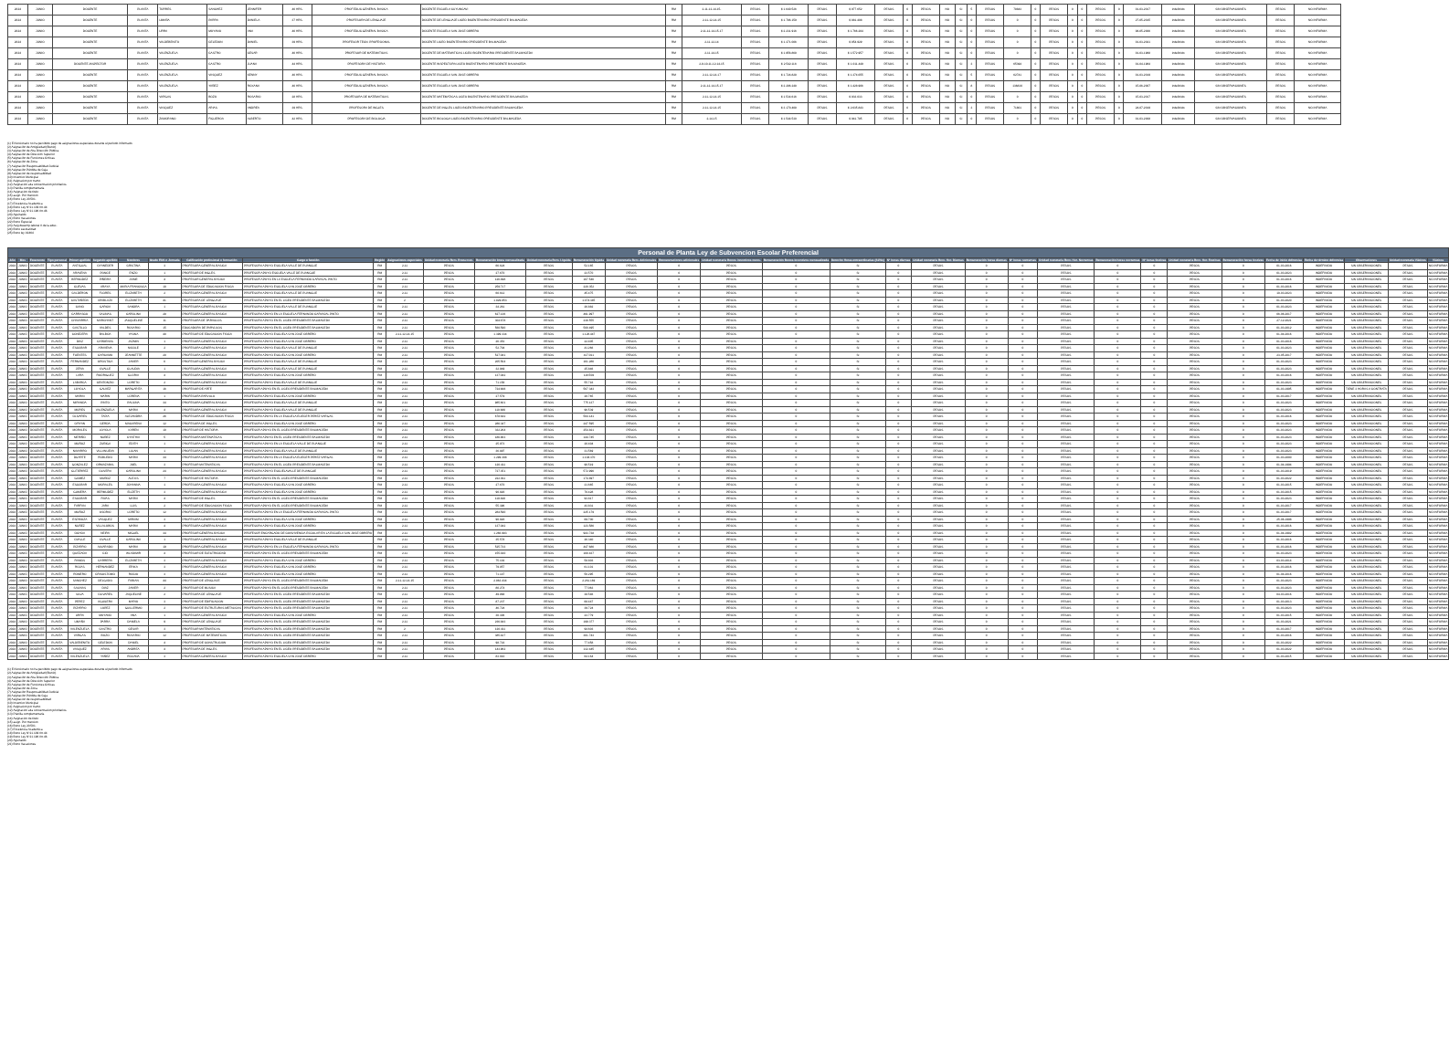| 2024 | JUNIO | DOCENTE | PLANTA | TORRES | SANCHEZ | JENNIFER | 40 HRS. | PROF.EDUC.GENERAL BASICA | DOCENTE ESCUELA CUYUNCAVI | RM | 2-11-12-14-15- | PESOS | $ 1.640.526 | PESOS | $ 977.652 | PESOS | 0 | PESOS | NO | SI | 5 | PESOS | 78843 | 0 | PESOS | 0 | 0 | PESOS | 0 | 01-03-2017 | indefinido | SIN OBSERVACIONES | PESOS | NO INFORMA |
| 2024 | JUNIO | DOCENTE | PLANTA | UMAÑA | PARRA | DANIELA | 37 HRS. | PROFESORA DE LENGUAJE | DOCENTE DE LENGUAJE LICEO BICENTENARIO PRESIDENTE BALMACEDA | RM | 2-11-12-14-15 | PESOS | $ 1.786.159 | PESOS | $ 881.408 | PESOS | 0 | PESOS | NO | SI | 0 | PESOS | 0 | 0 | PESOS | 0 | 0 | PESOS | 0 | 27-05-2015 | indefinido | SIN OBSERVACIONES | PESOS | NO INFORMA |
| 2024 | JUNIO | DOCENTE | PLANTA | URRA | MOYANO | ANA | 40 HRS. | PROF.EDUC.GENERAL BASICA | DOCENTE ESCUELA SAN JOSE OBRERO | RM | 2-11-12-14-15-17 | PESOS | $ 2.231.916 | PESOS | $ 1.766.204 | PESOS | 0 | PESOS | NO | SI | 0 | PESOS | 0 | 0 | PESOS | 0 | 0 | PESOS | 0 | 08-05-2006 | indefinido | SIN OBSERVACIONES | PESOS | NO INFORMA |
| 2024 | JUNIO | DOCENTE | PLANTA | VALDEBENITO | CELEDON | DANIEL | 39 HRS. | PROFESOR TECN. PROFESIONAL | DOCENTE LICEO BICENTENARIO PRESIDENTE BALMACEDA | RM | 2-11-12-14 | PESOS | $ 1.371.006 | PESOS | $ 854.929 | PESOS | 0 | PESOS | NO | SI | 0 | PESOS | 0 | 0 | PESOS | 0 | 0 | PESOS | 0 | 01-03-2021 | indefinido | SIN OBSERVACIONES | PESOS | NO INFORMA |
| 2024 | JUNIO | DOCENTE | PLANTA | VALENZUELA | CASTRO | CESAR | 40 HRS. | PROFESOR DE MATEMATICAS | DOCENTE DE MATEMATICAS LICEO BICENTENARIO PRESIDENTE BALMACEDA | RM | 2-11-14-15 | PESOS | $ 1.956.868 | PESOS | $ 1.572.957 | PESOS | 0 | PESOS | NO | SI | 0 | PESOS | 0 | 0 | PESOS | 0 | 0 | PESOS | 0 | 01-03-1988 | indefinido | SIN OBSERVACIONES | PESOS | NO INFORMA |
| 2024 | JUNIO | DOCENTE-INSPECTOR | PLANTA | VALENZUELA | CASTRO | JUANA | 44 HRS. | PROFESORA DE HISTORIA | DOCENTE INSPECTORA LICEO BICENTENARIO PRESIDENTE BALMACEDA | RM | 2-9-10-11-12-14-15 | PESOS | $ 2.542.116 | PESOS | $ 1.011.449 | PESOS | 0 | PESOS | NO | SI | 3 | PESOS | 65394 | 0 | PESOS | 0 | 0 | PESOS | 0 | 01-04-1984 | indefinido | SIN OBSERVACIONES | PESOS | NO INFORMA |
| 2024 | JUNIO | DOCENTE | PLANTA | VALENZUELA | VASQUEZ | KENNY | 40 HRS. | PROF.EDUC.GENERAL BASICA | DOCENTE ESCUELA SAN JOSE OBRERO | RM | 2-11-12-14-17 | PESOS | $ 1.724.828 | PESOS | $ 1.374.055 | PESOS | 0 | PESOS | NO | SI | 5 | PESOS | 62741 | 0 | PESOS | 0 | 0 | PESOS | 0 | 01-03-2019 | indefinido | SIN OBSERVACIONES | PESOS | NO INFORMA |
| 2024 | JUNIO | DOCENTE | PLANTA | VALENZUELA | YAÑEZ | ROXANA | 40 HRS. | PROF.EDUC.GENERAL BASICA | DOCENTE ESCUELA SAN JOSE OBRERO | RM | 2-11-12-14-15-17 | PESOS | $ 2.286.248 | PESOS | $ 1.428.906 | PESOS | 0 | PESOS | NO | SI | 8 | PESOS | 136830 | 0 | PESOS | 0 | 0 | PESOS | 0 | 15-06-2007 | indefinido | SIN OBSERVACIONES | PESOS | NO INFORMA |
| 2024 | JUNIO | DOCENTE | PLANTA | VARGAS | BOZO | ROSARIO | 28 HRS. | PROFESORA DE MATEMATICAS | DOCENTE MATEMATICAS LICEO BICENTENARIO PRESIDENTE BALMACEDA | RM | 2-11-12-14-15 | PESOS | $ 1.534.616 | PESOS | $ 933.033 | PESOS | 0 | PESOS | NO | SI | 0 | PESOS | 0 | 0 | PESOS | 0 | 0 | PESOS | 0 | 15-03-2017 | indefinido | SIN OBSERVACIONES | PESOS | NO INFORMA |
| 2024 | JUNIO | DOCENTE | PLANTA | VASQUEZ | ARIAS | ANDREA | 39 HRS. | PROFESORA DE INGLES | DOCENTE DE INGLES LICEO BICENTENARIO PRESIDENTE BALMACEDA | RM | 2-11-12-14-15 | PESOS | $ 3.170.408 | PESOS | $ 2.035.843 | PESOS | 0 | PESOS | NO | SI | 3 | PESOS | 71801 | 0 | PESOS | 0 | 0 | PESOS | 0 | 24-07-2019 | indefinido | SIN OBSERVACIONES | PESOS | NO INFORMA |
| 2024 | JUNIO | DOCENTE | PLANTA | ZAMORANO | FIGUEROA | ALBERTO | 42 HRS. | PROFESORA DE BIOLOGIA | DOCENTE BIOLOGIA LICEO BICENTENARIO PRESIDENTE BALMACEDA | RM | 2-14-15 | PESOS | $ 1.544.530 | PESOS | $ 941.785 | PESOS | 0 | PESOS | NO | SI | 0 | PESOS | 0 | 0 | PESOS | 0 | 0 | PESOS | 0 | 01-03-2008 | indefinido | SIN OBSERVACIONES | PESOS | NO INFORMA |
(1) El funcionario no ha percibido pago de asignaciones especiales durante el período informado.
(2) Asignación de Antigüedad (Bienio)
(3) Asignación de Alta Dirección Pública
(4) Asignación de Dirección Superior
(5) Asignación de Funciones Críticas
(6) Asignación de Zona
(7) Asignación Responsabilidad Judicial
(8) Asignación Pérdida de Caja
(9) Asignacion de responsabilidad
(10) Incentivo Municipal
(11) Asignacion por tramo
(12) Asignacion alta concentracion prioritarios
(13) Planilla complementaria
(14) Asignacion de titulo
(15) asign. Por mencion
(16) Bono Ley 20.501.
(17) Excelencia Academica
(18) Bono Ley N°21.109 Art.44
(19) Bono Ley N°21.196 Art.46
(20) Aguinaldo
(21) Bono Vacaciones
(22) Bono Especial
(23) Asig.desemp.laboral A.de la educ.
(24) Bono escolaridad
(25) Bono ley 19464
| Personal de Planta Ley de Subvencion Escolar Preferencial | | | | | | | | | | | | | | | | | | | | | | | | | | | | | | | | | | |
| --- | --- | --- | --- | --- | --- | --- | --- | --- | --- | --- | --- | --- | --- | --- | --- | --- | --- | --- | --- | --- | --- | --- | --- | --- | --- | --- | --- | --- | --- | --- | --- | --- | --- | --- |
| Año | Mes | Estamento | Tipo personal | Primer apellido | Segundo apellido | Nombres | Grado EUS o Jornada | Calificación profesional o formación | Cargo o función | Región | Asignaciones especiales | Unidad monetaria Rem. Bruta men. | Remuneración bruta mensualizada | Unidad monetaria Rem. Líquida | Remuneración líquida | Unidad monetaria Rem. Adicionales | Remuneraciones adicionales | Unidad monetaria Bonos incentivos mens. | Remuneración Bonos incentivos mensualizada | Derecho Horas extraordinarias (Si/No) | Nº horas diurnas | Unidad monetaria Rem. Hor. Diurnas | Remuneración horas diurnas | Nº horas nocturnas | Unidad monetaria Rem. Hor. Nocturnas | Remuneración horas nocturnas | Nº horas festivas | Unidad monetaria Rem. Hor. Festivas | Remuneración horas festivas | Fecha de inicio dd/mm/aa | Fecha de término dd/mm/aa | Observaciones | Unidad monetaria Viáticos | Viáticos |
| 2024 | JUNIO | DOCENTE | PLANTA | ANTIGUAL | OYANEDER | CRISTINA | 3 | PROFESORA GENERAL BASICA | PROFESORA APOYO ESCUELA VALLE DE PUANGUE | RM | 2-11 | PESOS | 66.624 | PESOS | 52.165 | PESOS | 0 | PESOS | 0 | SI | 0 | PESOS | 0 | 0 | PESOS | 0 | 0 | PESOS | 0 | 01-03-2016 | INDEFINIDO | SIN OBSERVACIONES | PESOS | NO INFORMA |
| 2024 | JUNIO | DOCENTE | PLANTA | ARAVENA | PONCE | ENZO | 1 | PROFESOR DE INGLES | PROFESOR APOYO ESCUELA VALLE DE PUANGUE | RM | 2-11 | PESOS | 27.670 | PESOS | 23.570 | PESOS | 0 | PESOS | 0 | SI | 0 | PESOS | 0 | 0 | PESOS | 0 | 0 | PESOS | 0 | 01-03-2023 | INDEFINIDO | SIN OBSERVACIONES | PESOS | NO INFORMA |
| 2024 | JUNIO | DOCENTE | PLANTA | BERMUDEZ | PIÑEIRA | JAIME | 4 | PROFESOR GENERAL BASICA | PROFESOR APOYO EN LA ESCUELA FERNANDO CARVAJAL PINTO | RM | 2-11 | PESOS | 126.498 | PESOS | 107.546 | PESOS | 0 | PESOS | 0 | SI | 0 | PESOS | 0 | 0 | PESOS | 0 | 0 | PESOS | 0 | 01-03-2016 | INDEFINIDO | SIN OBSERVACIONES | PESOS | NO INFORMA |
| 2024 | JUNIO | DOCENTE | PLANTA | CUEVAS | ARAYA | MARIA FRANCISCA | 10 | PROFESORA DE EDUCACION FISICA | PROFESORA APOYO ESCUELA SAN JOSE OBRERO | RM | 2-11 | PESOS | 259.717 | PESOS | 220.352 | PESOS | 0 | PESOS | 0 | SI | 0 | PESOS | 0 | 0 | PESOS | 0 | 0 | PESOS | 0 | 01-03-2016 | INDEFINIDO | SIN OBSERVACIONES | PESOS | NO INFORMA |
| 2024 | JUNIO | DOCENTE | PLANTA | CALDERON | FLORES | ELIZABETH | 2 | PROFESORA GENERAL BASICA | PROFESORA APOYO ESCUELA VALLE DE PUANGUE | RM | 2-11 | PESOS | 60.612 | PESOS | 45.475 | PESOS | 0 | PESOS | 0 | SI | 0 | PESOS | 0 | 0 | PESOS | 0 | 0 | PESOS | 0 | 10-03-2023 | INDEFINIDO | SIN OBSERVACIONES | PESOS | NO INFORMA |
| 2024 | JUNIO | DOCENTE | PLANTA | CASTAÑEDA | APABLAZA | ELIZABETH | 41 | PROFESORA DE LENGUAJE | PROFESORA APOYO EN EL LICEO PRESIDENTE BALMACEDA | RM | 2 | PESOS | 1.829.853 | PESOS | 1.074.345 | PESOS | 0 | PESOS | 0 | SI | 0 | PESOS | 0 | 0 | PESOS | 0 | 0 | PESOS | 0 | 01-03-2020 | INDEFINIDO | SIN OBSERVACIONES | PESOS | NO INFORMA |
| 2024 | JUNIO | DOCENTE | PLANTA | CANO | GARCIA | SANDRA | 1 | PROFESORA GENERAL BASICA | PROFESORA APOYO ESCUELA VALLE DE PUANGUE | RM | 2-11 | PESOS | 34.261 | PESOS | 26.882 | PESOS | 0 | PESOS | 0 | SI | 0 | PESOS | 0 | 0 | PESOS | 0 | 0 | PESOS | 0 | 01-03-2023 | INDEFINIDO | SIN OBSERVACIONES | PESOS | NO INFORMA |
| 2024 | JUNIO | DOCENTE | PLANTA | CARRASCO | SALINAS | CAROLINA | 28 | PROFESORA GENERAL BASICA | PROFESORA APOYO EN LA ESCUELA FERNANDO CARVAJAL PINTO | RM | 2-11 | PESOS | 627.136 | PESOS | 491.997 | PESOS | 0 | PESOS | 0 | SI | 0 | PESOS | 0 | 0 | PESOS | 0 | 0 | PESOS | 0 | 06-06-2017 | INDEFINIDO | SIN OBSERVACIONES | PESOS | NO INFORMA |
| 2024 | JUNIO | DOCENTE | PLANTA | CHAVARRIA | MARCHANT | JACQUELINE | 11 | PROFESORA DE PARVULOS | PROFESORA APOYO EN EL LICEO PRESIDENTE BALMACEDA | RM | 2-11 | PESOS | 304.678 | PESOS | 238.555 | PESOS | 0 | PESOS | 0 | SI | 0 | PESOS | 0 | 0 | PESOS | 0 | 0 | PESOS | 0 | 27-12-2021 | INDEFINIDO | SIN OBSERVACIONES | PESOS | NO INFORMA |
| 2024 | JUNIO | DOCENTE | PLANTA | CASTILLO | VALDES | ROSARIO | 15 | EDUCADORA DE PARVULOS | PROFESORA APOYO EN EL LICEO PRESIDENTE BALMACEDA | RM | 2-11 | PESOS | 560.590 | PESOS | 500.495 | PESOS | 0 | PESOS | 0 | SI | 0 | PESOS | 0 | 0 | PESOS | 0 | 0 | PESOS | 0 | 01-03-2012 | INDEFINIDO | SIN OBSERVACIONES | PESOS | NO INFORMA |
| 2024 | JUNIO | DOCENTE | PLANTA | CONEJERA | BALBOA | YASNA | 40 | PROFESOR DE EDUCACION FISICA | PROFESORA APOYO ESCUELA SAN JOSE OBRERO | RM | 2-11-12-14-15 | PESOS | 1.399.334 | PESOS | 1.126.447 | PESOS | 0 | PESOS | 0 | SI | 0 | PESOS | 0 | 0 | PESOS | 0 | 0 | PESOS | 0 | 01-04-2016 | INDEFINIDO | SIN OBSERVACIONES | PESOS | NO INFORMA |
| 2024 | JUNIO | DOCENTE | PLANTA | DIAZ | CARDENAS | JAZMIN | 1 | PROFESORA GENERAL BASICA | PROFESORA APOYO ESCUELA SAN JOSE OBRERO | RM | 2-11 | PESOS | 26.353 | PESOS | 22.405 | PESOS | 0 | PESOS | 0 | SI | 0 | PESOS | 0 | 0 | PESOS | 0 | 0 | PESOS | 0 | 01-03-2016 | INDEFINIDO | SIN OBSERVACIONES | PESOS | NO INFORMA |
| 2024 | JUNIO | DOCENTE | PLANTA | ESCOBAR | ARAVENA | NICOLE | 2 | PROFESORA GENERAL BASICA | PROFESORA APOYO ESCUELA VALLE DE PUANGUE | RM | 2-11 | PESOS | 52.704 | PESOS | 41.266 | PESOS | 0 | PESOS | 0 | SI | 0 | PESOS | 0 | 0 | PESOS | 0 | 0 | PESOS | 0 | 01-03-2023 | INDEFINIDO | SIN OBSERVACIONES | PESOS | NO INFORMA |
| 2024 | JUNIO | DOCENTE | PLANTA | FUENTES | CARCAMO | JEANNETTE | 20 | PROFESORA GENERAL BASICA | PROFESORA APOYO ESCUELA SAN JOSE OBRERO | RM | 2-11 | PESOS | 527.041 | PESOS | 417.011 | PESOS | 0 | PESOS | 0 | SI | 0 | PESOS | 0 | 0 | PESOS | 0 | 0 | PESOS | 0 | 23-05-2017 | INDEFINIDO | SIN OBSERVACIONES | PESOS | NO INFORMA |
| 2024 | JUNIO | DOCENTE | PLANTA | FERNANDEZ | OROSTICA | JAVIER | 6 | PROFESOR GENERAL BASICA | PROFESORA APOYO ESCUELA VALLE DE PUANGUE | RM | 2-11 | PESOS | 205.564 | PESOS | 161.286 | PESOS | 0 | PESOS | 0 | SI | 0 | PESOS | 0 | 0 | PESOS | 0 | 0 | PESOS | 0 | 01-03-2023 | INDEFINIDO | SIN OBSERVACIONES | PESOS | NO INFORMA |
| 2024 | JUNIO | DOCENTE | PLANTA | JERIA | OVALLE | CLAUDIA | 1 | PROFESORA GENERAL BASICA | PROFESORA APOYO ESCUELA VALLE DE PUANGUE | RM | 2-11 | PESOS | 32.949 | PESOS | 25.846 | PESOS | 0 | PESOS | 0 | SI | 0 | PESOS | 0 | 0 | PESOS | 0 | 0 | PESOS | 0 | 01-03-2023 | INDEFINIDO | SIN OBSERVACIONES | PESOS | NO INFORMA |
| 2024 | JUNIO | DOCENTE | PLANTA | LARA | RODRIGUEZ | GLORIA | 4 | PROFESORA GENERAL BASICA | PROFESORA APOYO ESCUELA SAN JOSE OBRERO | RM | 2-11 | PESOS | 137.042 | PESOS | 116.509 | PESOS | 0 | PESOS | 0 | SI | 0 | PESOS | 0 | 0 | PESOS | 0 | 0 | PESOS | 0 | 01-03-2016 | INDEFINIDO | SIN OBSERVACIONES | PESOS | NO INFORMA |
| 2024 | JUNIO | DOCENTE | PLANTA | LABARCA | CENTONZIO | LORETO | 2 | PROFESORA GENERAL BASICA | PROFESORA APOYO ESCUELA VALLE DE PUANGUE | RM | 2-11 | PESOS | 71.158 | PESOS | 55.716 | PESOS | 0 | PESOS | 0 | SI | 0 | PESOS | 0 | 0 | PESOS | 0 | 0 | PESOS | 0 | 01-03-2023 | INDEFINIDO | SIN OBSERVACIONES | PESOS | NO INFORMA |
| 2024 | JUNIO | DOCENTE | PLANTA | LOYOLA | GALVEZ | MARGARITA | 16 | PROFESOR DE ARTE | PROFESOR APOYO EN EL LICEO PRESIDENTE BALMACEDA | RM | 2-11 | PESOS | 724.688 | PESOS | 567.343 | PESOS | 0 | PESOS | 0 | SI | 0 | PESOS | 0 | 0 | PESOS | 0 | 0 | PESOS | 0 | 01-03-1995 | INDEFINIDO | TIENE 3 HORAS A CONTRATA | PESOS | NO INFORMA |
| 2024 | JUNIO | DOCENTE | PLANTA | MARIN | MARIN | LORENA | 1 | PROFESORA PARVULO | PROFESORA APOYO ESCUELA SAN JOSE OBRERO | RM | 2-11 | PESOS | 27.579 | PESOS | 20.765 | PESOS | 0 | PESOS | 0 | SI | 0 | PESOS | 0 | 0 | PESOS | 0 | 0 | PESOS | 0 | 01-03-2017 | INDEFINIDO | SIN OBSERVACIONES | PESOS | NO INFORMA |
| 2024 | JUNIO | DOCENTE | PLANTA | MIRANDA | PINTO | PAULINA | 34 | PROFESORA GENERAL BASICA | PROFESORA APOYO ESCUELA VALLE DE PUANGUE | RM | 2-11 | PESOS | 985.601 | PESOS | 775.137 | PESOS | 0 | PESOS | 0 | SI | 0 | PESOS | 0 | 0 | PESOS | 0 | 0 | PESOS | 0 | 01-03-2023 | INDEFINIDO | SIN OBSERVACIONES | PESOS | NO INFORMA |
| 2024 | JUNIO | DOCENTE | PLANTA | MORES | VALENZUELA | MARIA | 4 | PROFESORA GENERAL BASICA | PROFESORA APOYO ESCUELA VALLE DE PUANGUE | RM | 2-11 | PESOS | 110.680 | PESOS | 96.539 | PESOS | 0 | PESOS | 0 | SI | 0 | PESOS | 0 | 0 | PESOS | 0 | 0 | PESOS | 0 | 01-03-2023 | INDEFINIDO | SIN OBSERVACIONES | PESOS | NO INFORMA |
| 2024 | JUNIO | DOCENTE | PLANTA | OLIVARES | TAPIA | ALEJANDRA | 26 | PROFESORA DE EDUCACION FISICA | PROFESORA APOYO EN LA ESCUELA ELIECER PEREZ VARGAS | RM | 2-11 | PESOS | 678.642 | PESOS | 504.141 | PESOS | 0 | PESOS | 0 | SI | 0 | PESOS | 0 | 0 | PESOS | 0 | 0 | PESOS | 0 | 01-03-2016 | INDEFINIDO | SIN OBSERVACIONES | PESOS | NO INFORMA |
| 2024 | JUNIO | DOCENTE | PLANTA | O'RYAN | CERDA | MACARENA | 12 | PROFESORA DE INGLES | PROFESORA APOYO ESCUELA SAN JOSE OBRERO | RM | 2-11 | PESOS | 286.347 | PESOS | 247.595 | PESOS | 0 | PESOS | 0 | SI | 0 | PESOS | 0 | 0 | PESOS | 0 | 0 | PESOS | 0 | 01-03-2023 | INDEFINIDO | SIN OBSERVACIONES | PESOS | NO INFORMA |
| 2024 | JUNIO | DOCENTE | PLANTA | MORALES | LOYOLA | KAREN | 10 | PROFESOR DE HISTORIA | PROFESOR APOYO EN EL LICEO PRESIDENTE BALMACEDA | RM | 2-11 | PESOS | 332.264 | PESOS | 254.821 | PESOS | 0 | PESOS | 0 | SI | 0 | PESOS | 0 | 0 | PESOS | 0 | 0 | PESOS | 0 | 01-03-2023 | INDEFINIDO | SIN OBSERVACIONES | PESOS | NO INFORMA |
| 2024 | JUNIO | DOCENTE | PLANTA | MERIÑO | NUÑEZ | CYNTHIA | 5 | PROFESORA MATEMATICAS | PROFESORA APOYO EN EL LICEO PRESIDENTE BALMACEDA | RM | 2-11 | PESOS | 186.863 | PESOS | 144.745 | PESOS | 0 | PESOS | 0 | SI | 0 | PESOS | 0 | 0 | PESOS | 0 | 0 | PESOS | 0 | 01-03-2023 | INDEFINIDO | SIN OBSERVACIONES | PESOS | NO INFORMA |
| 2024 | JUNIO | DOCENTE | PLANTA | MUÑOZ | ZUÑIGA | EDITH | 1 | PROFESORA GENERAL BASICA | PROFESORA APOYO EN LA ESCUELA VALLE DE PUANGUE | RM | 2-11 | PESOS | 25.973 | PESOS | 20.404 | PESOS | 0 | PESOS | 0 | SI | 0 | PESOS | 0 | 0 | PESOS | 0 | 0 | PESOS | 0 | 01-03-2023 | INDEFINIDO | SIN OBSERVACIONES | PESOS | NO INFORMA |
| 2024 | JUNIO | DOCENTE | PLANTA | NAVARRO | VILLANUEVA | LILIAN | 1 | PROFESORA GENERAL BASICA | PROFESORA APOYO ESCUELA VALLE DE PUANGUE | RM | 2-11 | PESOS | 36.897 | PESOS | 31.569 | PESOS | 0 | PESOS | 0 | SI | 0 | PESOS | 0 | 0 | PESOS | 0 | 0 | PESOS | 0 | 01-03-2023 | INDEFINIDO | SIN OBSERVACIONES | PESOS | NO INFORMA |
| 2024 | JUNIO | DOCENTE | PLANTA | DUARTE | ROBLEDO | MARIA | 34 | PROFESORA GENERAL BASICA | PROFESORA APOYO EN LA ESCUELA ELIECER PEREZ VARGAS | RM | 2-11 | PESOS | 1.299.308 | PESOS | 1.104.370 | PESOS | 0 | PESOS | 0 | SI | 0 | PESOS | 0 | 0 | PESOS | 0 | 0 | PESOS | 0 | 01-03-2000 | INDEFINIDO | SIN OBSERVACIONES | PESOS | NO INFORMA |
| 2024 | JUNIO | DOCENTE | PLANTA | GONZALEZ | ORMAZABAL | JOEL | 3 | PROFESOR MATEMATICAS | PROFESORA APOYO EN EL LICEO PRESIDENTE BALMACEDA | RM | 2-11 | PESOS | 120.411 | PESOS | 90.519 | PESOS | 0 | PESOS | 0 | SI | 0 | PESOS | 0 | 0 | PESOS | 0 | 0 | PESOS | 0 | 01-04-1994 | INDEFINIDO | SIN OBSERVACIONES | PESOS | NO INFORMA |
| 2024 | JUNIO | DOCENTE | PLANTA | GUTIERREZ | OLIVERA | CAROLINA | 24 | PROFESORA GENERAL BASICA | PROFESORA APOYO ESCUELAVALLE DE PUANGUE | RM | 2-11 | PESOS | 727.351 | PESOS | 572.996 | PESOS | 0 | PESOS | 0 | SI | 0 | PESOS | 0 | 0 | PESOS | 0 | 0 | PESOS | 0 | 01-03-2019 | INDEFINIDO | SIN OBSERVACIONES | PESOS | NO INFORMA |
| 2024 | JUNIO | DOCENTE | PLANTA | GOMEZ | MUÑOZ | ALEXIS | 7 | PROFESOR DE HISTORIA | PROFESOR APOYO EN EL LICEO PRESIDENTE BALMACEDA | RM | 2-11 | PESOS | 222.911 | PESOS | 174.897 | PESOS | 0 | PESOS | 0 | SI | 0 | PESOS | 0 | 0 | PESOS | 0 | 0 | PESOS | 0 | 01-03-2022 | INDEFINIDO | SIN OBSERVACIONES | PESOS | NO INFORMA |
| 2024 | JUNIO | DOCENTE | PLANTA | ESCOBAR | MORALES | JOHANNA | 1 | PROFESORA GENERAL BASICA | PROFESORA APOYO ESCUELA SAN JOSE OBRERO | RM | 2-11 | PESOS | 27.670 | PESOS | 21.665 | PESOS | 0 | PESOS | 0 | SI | 0 | PESOS | 0 | 0 | PESOS | 0 | 0 | PESOS | 0 | 01-03-2015 | INDEFINIDO | SIN OBSERVACIONES | PESOS | NO INFORMA |
| 2024 | JUNIO | DOCENTE | PLANTA | GUMERA | BERMUDEZ | ELIZETH | 3 | PROFESORA GENERAL BASICA | PROFESORA APOYO ESCUELA SAN JOSE OBRERO | RM | 2-11 | PESOS | 90.920 | PESOS | 70.428 | PESOS | 0 | PESOS | 0 | SI | 0 | PESOS | 0 | 0 | PESOS | 0 | 0 | PESOS | 0 | 01-03-2015 | INDEFINIDO | SIN OBSERVACIONES | PESOS | NO INFORMA |
| 2024 | JUNIO | DOCENTE | PLANTA | ESCOBAR | RIVAS | MARIA | 4 | PROFESOR DE INGLES | PROFESOR APOYO EN EL LICEO PRESIDENTE BALMACEDA | RM | 2-11 | PESOS | 119.820 | PESOS | 93.817 | PESOS | 0 | PESOS | 0 | SI | 0 | PESOS | 0 | 0 | PESOS | 0 | 0 | PESOS | 0 | 01-03-2023 | INDEFINIDO | SIN OBSERVACIONES | PESOS | NO INFORMA |
| 2024 | JUNIO | DOCENTE | PLANTA | FARFAN | JARA | LUIS | 2 | PROFESOR DE EDUCACION FISICA | PROFESOR APOYO EN EL LICEO PRESIDENTE BALMACEDA | RM | 2-11 | PESOS | 55.396 | PESOS | 43.831 | PESOS | 0 | PESOS | 0 | SI | 0 | PESOS | 0 | 0 | PESOS | 0 | 0 | PESOS | 0 | 01-03-2017 | INDEFINIDO | SIN OBSERVACIONES | PESOS | NO INFORMA |
| 2024 | JUNIO | DOCENTE | PLANTA | MUÑOZ | OSORIO | LORETO | 12 | PROFESORA GENERAL BASICA | PROFESORA APOYO EN LA ESCUELA FERNANDO CARVAJAL PINTO | RM | 2-11 | PESOS | 284.590 | PESOS | 225.179 | PESOS | 0 | PESOS | 0 | SI | 0 | PESOS | 0 | 0 | PESOS | 0 | 0 | PESOS | 0 | 01-03-2017 | INDEFINIDO | SIN OBSERVACIONES | PESOS | NO INFORMA |
| 2024 | JUNIO | DOCENTE | PLANTA | ESPINOZA | VASQUEZ | MIRIAM | 3 | PROFESORA GENERAL BASICA | PROFESORA APOYO ESCUELA SAN JOSE OBRERO | RM | 2-11 | PESOS | 90.920 | PESOS | 69.700 | PESOS | 0 | PESOS | 0 | SI | 0 | PESOS | 0 | 0 | PESOS | 0 | 0 | PESOS | 0 | 25-06-1998 | INDEFINIDO | SIN OBSERVACIONES | PESOS | NO INFORMA |
| 2024 | JUNIO | DOCENTE | PLANTA | NUÑEZ | VILLALOBOS | MARIA | 4 | PROFESORA GENERAL BASICA | PROFESORA APOYO ESCUELA SAN JOSE OBRERO | RM | 2-11 | PESOS | 137.042 | PESOS | 123.586 | PESOS | 0 | PESOS | 0 | SI | 0 | PESOS | 0 | 0 | PESOS | 0 | 0 | PESOS | 0 | 01-03-2016 | INDEFINIDO | SIN OBSERVACIONES | PESOS | NO INFORMA |
| 2024 | JUNIO | DOCENTE | PLANTA | OCHOA | NEIRA | MIGUEL | 34 | PROFESOR GENERAL BASICA | PROFESOR ENCARGADO DE CONVIVENCIA ESCOLAR EN LA ESCUELA SAN JOSE OBRERO | RM | 2-11 | PESOS | 1.266.983 | PESOS | 943.738 | PESOS | 0 | PESOS | 0 | SI | 0 | PESOS | 0 | 0 | PESOS | 0 | 0 | PESOS | 0 | 01-04-1982 | INDEFINIDO | SIN OBSERVACIONES | PESOS | NO INFORMA |
| 2024 | JUNIO | DOCENTE | PLANTA | OVALLE | OVALLE | CAROLINA | 1 | PROFESORA GENERAL BASICA | PROFESORA APOYO ESCUELA VALLE DE PUANGUE | RM | 2-11 | PESOS | 35.578 | PESOS | 26.340 | PESOS | 0 | PESOS | 0 | SI | 0 | PESOS | 0 | 0 | PESOS | 0 | 0 | PESOS | 0 | 01-03-2016 | INDEFINIDO | SIN OBSERVACIONES | PESOS | NO INFORMA |
| 2024 | JUNIO | DOCENTE | PLANTA | PIZARRO | ALVARADO | MARIA | 19 | PROFESORA GENERAL BASICA | PROFESORA APOYO EN LA ESCUELA FERNANDO CARVAJAL PINTO | RM | 2-11 | PESOS | 525.733 | PESOS | 447.686 | PESOS | 0 | PESOS | 0 | SI | 0 | PESOS | 0 | 0 | PESOS | 0 | 0 | PESOS | 0 | 01-03-2016 | INDEFINIDO | SIN OBSERVACIONES | PESOS | NO INFORMA |
| 2024 | JUNIO | DOCENTE | PLANTA | QUEZADA | CID | WLADIMIR | 4 | PROFESOR DE ELECTRICIDAD | PROFESOR APOYO EN EL LICEO PRESIDENTE BALMACEDA | RM | 2-11 | PESOS | 155.020 | PESOS | 100.437 | PESOS | 0 | PESOS | 0 | SI | 0 | PESOS | 0 | 0 | PESOS | 0 | 0 | PESOS | 0 | 01-03-2023 | INDEFINIDO | SIN OBSERVACIONES | PESOS | NO INFORMA |
| 2024 | JUNIO | DOCENTE | PLANTA | RAMOS | CARRERA | ELIZABETH | 3 | PROFESORA GENERAL BASICA | PROFESORA APOYO ESCUELA SAN JOSE OBRERO | RM | 2-11 | PESOS | 75.102 | PESOS | 58.803 | PESOS | 0 | PESOS | 0 | SI | 0 | PESOS | 0 | 0 | PESOS | 0 | 0 | PESOS | 0 | 03-03-2014 | INDEFINIDO | SIN OBSERVACIONES | PESOS | NO INFORMA |
| 2024 | JUNIO | DOCENTE | PLANTA | ROJAS | HERNANDEZ | ERIKA | 3 | PROFESORA GENERAL BASICA | PROFESORA APOYO ESCUELA SAN JOSE OBRERO | RM | 2-11 | PESOS | 79.057 | PESOS | 61.101 | PESOS | 0 | PESOS | 0 | SI | 0 | PESOS | 0 | 0 | PESOS | 0 | 0 | PESOS | 0 | 01-03-2016 | INDEFINIDO | SIN OBSERVACIONES | PESOS | NO INFORMA |
| 2024 | JUNIO | DOCENTE | PLANTA | ROMERO | CRISOSTOMO | ROCIO | 3 | PROFESORA GENERAL BASICA | PROFESORA APOYO ESCUELA SAN JOSE OBRERO | RM | 2-11 | PESOS | 71.147 | PESOS | 56.295 | PESOS | 0 | PESOS | 0 | SI | 0 | PESOS | 0 | 0 | PESOS | 0 | 0 | PESOS | 0 | 01-04-2016 | INDEFINIDO | SIN OBSERVACIONES | PESOS | NO INFORMA |
| 2024 | JUNIO | DOCENTE | PLANTA | SANCHEZ | DELGADO | FABIAN | 44 | PROFESOR DE LENGUAJE | PROFESOR APOYO EN EL LICEO PRESIDENTE BALMACEDA | RM | 2-11-12-14-15 | PESOS | 2.863.434 | PESOS | 2.261.169 | PESOS | 0 | PESOS | 0 | SI | 0 | PESOS | 0 | 0 | PESOS | 0 | 0 | PESOS | 0 | 01-03-2023 | INDEFINIDO | SIN OBSERVACIONES | PESOS | NO INFORMA |
| 2024 | JUNIO | DOCENTE | PLANTA | SALINAS | DIAZ | JAVIER | 2 | PROFESOR DE MUSICA | PROFESOR APOYO EN EL LICEO PRESIDENTE BALMACEDA | RM | 2-11 | PESOS | 80.274 | PESOS | 77.063 | PESOS | 0 | PESOS | 0 | SI | 0 | PESOS | 0 | 0 | PESOS | 0 | 0 | PESOS | 0 | 01-03-2023 | INDEFINIDO | SIN OBSERVACIONES | PESOS | NO INFORMA |
| 2024 | JUNIO | DOCENTE | PLANTA | SILVA | OLIVARES | JAQUELINE | 2 | PROFESORA DE LENGUAJE | PROFESORA APOYO EN EL LICEO PRESIDENTE BALMACEDA | RM | 2-11 | PESOS | 49.868 | PESOS | 38.546 | PESOS | 0 | PESOS | 0 | SI | 0 | PESOS | 0 | 0 | PESOS | 0 | 0 | PESOS | 0 | 04-03-2016 | INDEFINIDO | SIN OBSERVACIONES | PESOS | NO INFORMA |
| 2024 | JUNIO | DOCENTE | PLANTA | PEREZ | AGUILERA | MARIO | 3 | PROFESOR DE EDIFICACION | PROFESORA APOYO EN EL LICEO PRESIDENTE BALMACEDA | RM | 2-11 | PESOS | 87.237 | PESOS | 68.447 | PESOS | 0 | PESOS | 0 | SI | 0 | PESOS | 0 | 0 | PESOS | 0 | 0 | PESOS | 0 | 01-03-2013 | INDEFINIDO | SIN OBSERVACIONES | PESOS | NO INFORMA |
| 2024 | JUNIO | DOCENTE | PLANTA | PIZARRO | LOPEZ | GUILLERMO | 2 | PROFESOR DE ESTRUTURAS METALICAS | PROFESORA APOYO EN EL LICEO PRESIDENTE BALMACEDA | RM | 2-11 | PESOS | 46.724 | PESOS | 39.724 | PESOS | 0 | PESOS | 0 | SI | 0 | PESOS | 0 | 0 | PESOS | 0 | 0 | PESOS | 0 | 01-03-2023 | INDEFINIDO | SIN OBSERVACIONES | PESOS | NO INFORMA |
| 2024 | JUNIO | DOCENTE | PLANTA | URRA | MOYANO | ANA | 1 | PROFESORA GENERAL BASICA | PROFESORA APOYO ESCUELA SAN JOSE OBRERO | RM | 2-11 | PESOS | 30.306 | PESOS | 23.779 | PESOS | 0 | PESOS | 0 | SI | 0 | PESOS | 0 | 0 | PESOS | 0 | 0 | PESOS | 0 | 01-03-2015 | INDEFINIDO | SIN OBSERVACIONES | PESOS | NO INFORMA |
| 2024 | JUNIO | DOCENTE | PLANTA | UMAÑA | PARRA | DANIELA | 9 | PROFESORA DE LENGUAJE | PROFESORA APOYO EN EL LICEO PRESIDENTE BALMACEDA | RM | 2-11 | PESOS | 236.843 | PESOS | 199.377 | PESOS | 0 | PESOS | 0 | SI | 0 | PESOS | 0 | 0 | PESOS | 0 | 0 | PESOS | 0 | 01-03-2021 | INDEFINIDO | SIN OBSERVACIONES | PESOS | NO INFORMA |
| 2024 | JUNIO | DOCENTE | PLANTA | VALENZUELA | CASTRO | CESAR | 3 | PROFESOR MATEMATICAS | PROFESORA APOYO EN EL LICEO PRESIDENTE BALMACEDA | RM | 2 | PESOS | 120.411 | PESOS | 94.603 | PESOS | 0 | PESOS | 0 | SI | 0 | PESOS | 0 | 0 | PESOS | 0 | 0 | PESOS | 0 | 01-03-2017 | INDEFINIDO | SIN OBSERVACIONES | PESOS | NO INFORMA |
| 2024 | JUNIO | DOCENTE | PLANTA | VARGAS | BOZO | ROSARIO | 12 | PROFESORA DE MATEMATICAS | PROFESORA APOYO EN EL LICEO PRESIDENTE BALMACEDA | RM | 2-11 | PESOS | 385.427 | PESOS | 301.743 | PESOS | 0 | PESOS | 0 | SI | 0 | PESOS | 0 | 0 | PESOS | 0 | 0 | PESOS | 0 | 01-03-2016 | INDEFINIDO | SIN OBSERVACIONES | PESOS | NO INFORMA |
| 2024 | JUNIO | DOCENTE | PLANTA | VALDEBENITO | CELEDON | DANIEL | 4 | PROFESOR DE CONSTRUCION | PROFESORA APOYO EN EL LICEO PRESIDENTE BALMACEDA | RM | 2-11 | PESOS | 98.722 | PESOS | 77.458 | PESOS | 0 | PESOS | 0 | SI | 0 | PESOS | 0 | 0 | PESOS | 0 | 0 | PESOS | 0 | 01-03-2022 | INDEFINIDO | SIN OBSERVACIONES | PESOS | NO INFORMA |
| 2024 | JUNIO | DOCENTE | PLANTA | VASQUEZ | ARIAS | ANDREA | 4 | PROFESORA DE INGLES | PROFESORA APOYO EN EL LICEO PRESIDENTE BALMACEDA | RM | 2-11 | PESOS | 143.962 | PESOS | 132.445 | PESOS | 0 | PESOS | 0 | SI | 0 | PESOS | 0 | 0 | PESOS | 0 | 0 | PESOS | 0 | 01-03-2022 | INDEFINIDO | SIN OBSERVACIONES | PESOS | NO INFORMA |
| 2024 | JUNIO | DOCENTE | PLANTA | VALENZUELA | YAÑEZ | ROXANA | 3 | PROFESORA GENERAL BASICA | PROFESORA APOYO ESCUELA SAN JOSE OBRERO | RM | 2-11 | PESOS | 83.010 | PESOS | 64.164 | PESOS | 0 | PESOS | 0 | SI | 0 | PESOS | 0 | 0 | PESOS | 0 | 0 | PESOS | 0 | 01-03-2015 | INDEFINIDO | SIN OBSERVACIONES | PESOS | NO INFORMA |
(1) El funcionario no ha percibido pago de asignaciones especiales durante el período informado.
(2) Asignación de Antigüedad (Bienio)
(3) Asignación de Alta Dirección Pública
(4) Asignación de Dirección Superior
(5) Asignación de Funciones Críticas
(6) Asignación de Zona
(7) Asignación Responsabilidad Judicial
(8) Asignación Pérdida de Caja
(9) Asignacion de responsabilidad
(10) Incentivo Municipal
(11) Asignacion por tramo
(12) Asignacion alta concentracion prioritarios
(13) Planilla complementaria
(14) Asignacion de titulo
(15) asign. Por mencion
(16) Bono Ley 20.501.
(17) Excelencia Academica
(18) Bono Ley N°21.109 Art.44
(19) Bono Ley N°21.196 Art.46
(20) Aguinaldo
(21) Bono Vacaciones